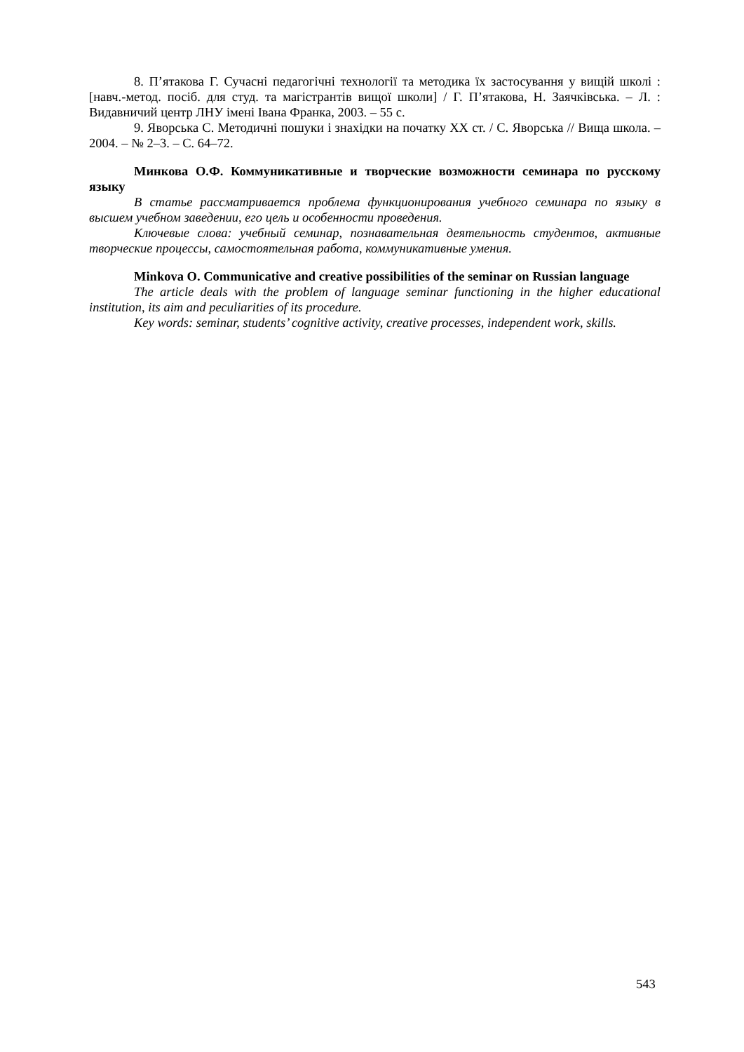8. П’ятакова Г. Сучасні педагогічні технології та методика їх застосування у вищій школі : [навч.-метод. посіб. для студ. та магістрантів вищої школи] / Г. П’ятакова, Н. Заячківська. – Л. : Видавничий центр ЛНУ імені Івана Франка, 2003. – 55 с.
9. Яворська С. Методичні пошуки і знахідки на початку ХХ ст. / С. Яворська // Вища школа. – 2004. – № 2–3. – С. 64–72.
Минкова О.Ф. Коммуникативные и творческие возможности семинара по русскому языку
В статье рассматривается проблема функционирования учебного семинара по языку в высшем учебном заведении, его цель и особенности проведения.
Ключевые слова: учебный семинар, познавательная деятельность студентов, активные творческие процессы, самостоятельная работа, коммуникативные умения.
Minkova O. Communicative and creative possibilities of the seminar on Russian language
The article deals with the problem of language seminar functioning in the higher educational institution, its aim and peculiarities of its procedure.
Key words: seminar, students’ cognitive activity, creative processes, independent work, skills.
543